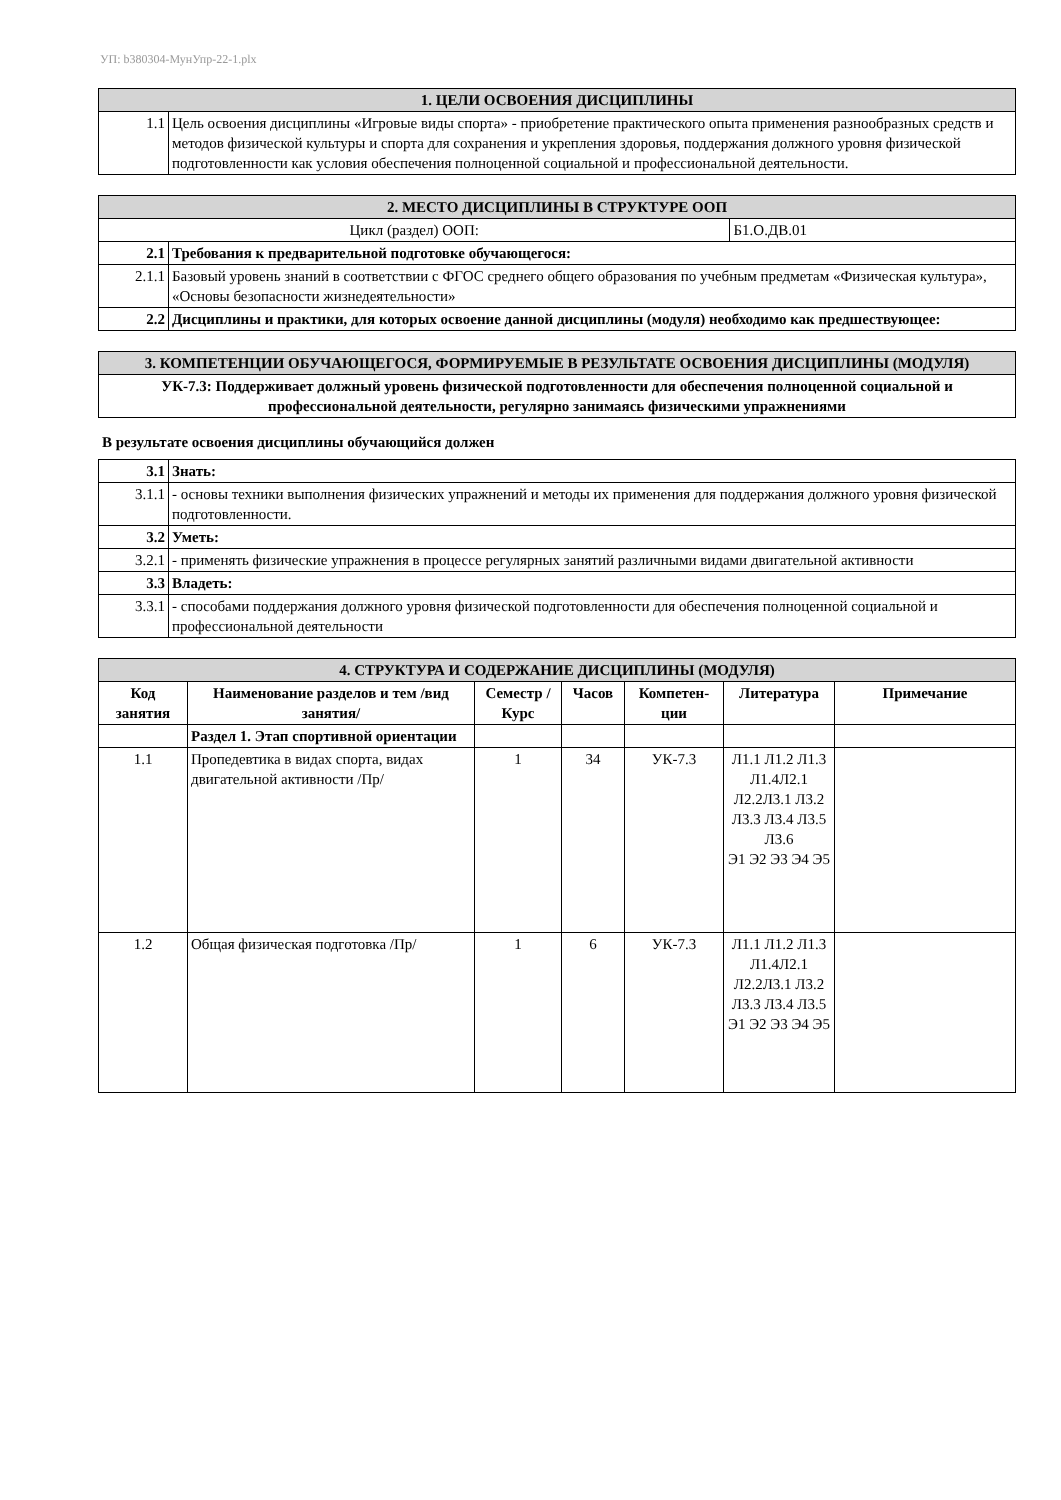УП: b380304-МунУпр-22-1.plx
| 1. ЦЕЛИ ОСВОЕНИЯ ДИСЦИПЛИНЫ | |
| 1.1 | Цель освоения дисциплины «Игровые виды спорта» - приобретение практического опыта применения разнообразных средств и методов физической культуры и спорта для сохранения и укрепления здоровья, поддержания должного уровня физической подготовленности как условия обеспечения полноценной социальной и профессиональной деятельности. |
| 2. МЕСТО ДИСЦИПЛИНЫ В СТРУКТУРЕ ООП | | |
| Цикл (раздел) ООП: | | Б1.О.ДВ.01 |
| 2.1 | Требования к предварительной подготовке обучающегося: | |
| 2.1.1 | Базовый уровень знаний в соответствии с ФГОС среднего общего образования по учебным предметам «Физическая культура», «Основы безопасности жизнедеятельности» | |
| 2.2 | Дисциплины и практики, для которых освоение данной дисциплины (модуля) необходимо как предшествующее: | |
| 3. КОМПЕТЕНЦИИ ОБУЧАЮЩЕГОСЯ, ФОРМИРУЕМЫЕ В РЕЗУЛЬТАТЕ ОСВОЕНИЯ ДИСЦИПЛИНЫ (МОДУЛЯ) |
| УК-7.3: Поддерживает должный уровень физической подготовленности для обеспечения полноценной социальной и профессиональной деятельности, регулярно занимаясь физическими упражнениями |
В результате освоения дисциплины обучающийся должен
| 3.1 | Знать: |
| 3.1.1 | - основы техники выполнения физических упражнений и методы их применения для поддержания должного уровня физической подготовленности. |
| 3.2 | Уметь: |
| 3.2.1 | - применять физические упражнения в процессе регулярных занятий различными видами двигательной активности |
| 3.3 | Владеть: |
| 3.3.1 | - способами поддержания должного уровня физической подготовленности для обеспечения полноценной социальной и профессиональной деятельности |
| 4. СТРУКТУРА И СОДЕРЖАНИЕ ДИСЦИПЛИНЫ (МОДУЛЯ) | | | | | | |
| Код занятия | Наименование разделов и тем /вид занятия/ | Семестр / Курс | Часов | Компетен-ции | Литература | Примечание |
| | Раздел 1. Этап спортивной ориентации | | | | | |
| 1.1 | Пропедевтика в видах спорта, видах двигательной активности /Пр/ | 1 | 34 | УК-7.3 | Л1.1 Л1.2 Л1.3 Л1.4Л2.1 Л2.2Л3.1 Л3.2 Л3.3 Л3.4 Л3.5 Л3.6 Э1 Э2 Э3 Э4 Э5 | |
| 1.2 | Общая физическая подготовка /Пр/ | 1 | 6 | УК-7.3 | Л1.1 Л1.2 Л1.3 Л1.4Л2.1 Л2.2Л3.1 Л3.2 Л3.3 Л3.4 Л3.5 Э1 Э2 Э3 Э4 Э5 | |